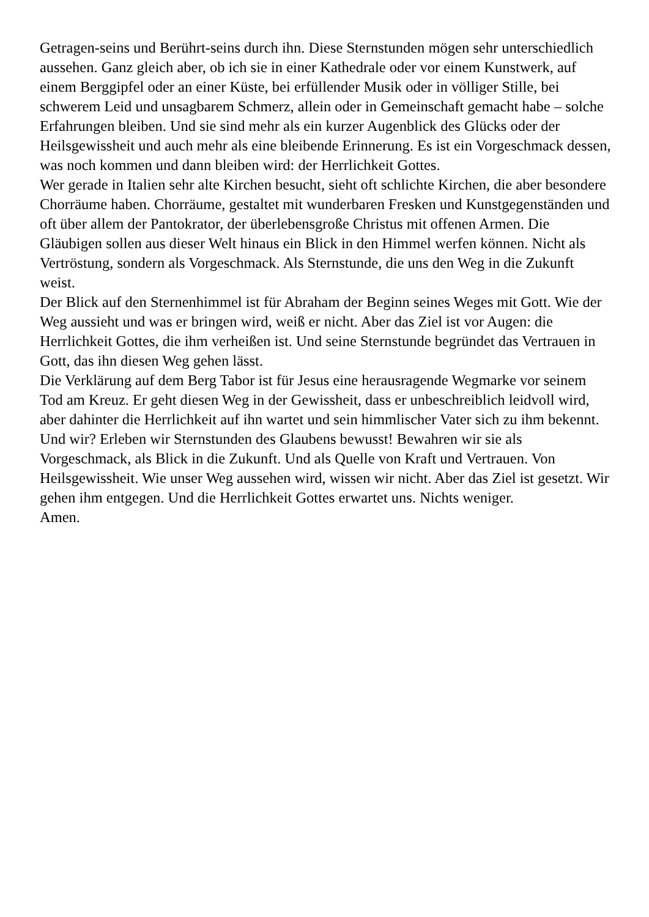Getragen-seins und Berührt-seins durch ihn. Diese Sternstunden mögen sehr unterschiedlich aussehen. Ganz gleich aber, ob ich sie in einer Kathedrale oder vor einem Kunstwerk, auf einem Berggipfel oder an einer Küste, bei erfüllender Musik oder in völliger Stille, bei schwerem Leid und unsagbarem Schmerz, allein oder in Gemeinschaft gemacht habe – solche Erfahrungen bleiben. Und sie sind mehr als ein kurzer Augenblick des Glücks oder der Heilsgewissheit und auch mehr als eine bleibende Erinnerung. Es ist ein Vorgeschmack dessen, was noch kommen und dann bleiben wird: der Herrlichkeit Gottes.
Wer gerade in Italien sehr alte Kirchen besucht, sieht oft schlichte Kirchen, die aber besondere Chorräume haben. Chorräume, gestaltet mit wunderbaren Fresken und Kunstgegenständen und oft über allem der Pantokrator, der überlebensgroße Christus mit offenen Armen. Die Gläubigen sollen aus dieser Welt hinaus ein Blick in den Himmel werfen können. Nicht als Vertröstung, sondern als Vorgeschmack. Als Sternstunde, die uns den Weg in die Zukunft weist.
Der Blick auf den Sternenhimmel ist für Abraham der Beginn seines Weges mit Gott. Wie der Weg aussieht und was er bringen wird, weiß er nicht. Aber das Ziel ist vor Augen: die Herrlichkeit Gottes, die ihm verheißen ist. Und seine Sternstunde begründet das Vertrauen in Gott, das ihn diesen Weg gehen lässt.
Die Verklärung auf dem Berg Tabor ist für Jesus eine herausragende Wegmarke vor seinem Tod am Kreuz. Er geht diesen Weg in der Gewissheit, dass er unbeschreiblich leidvoll wird, aber dahinter die Herrlichkeit auf ihn wartet und sein himmlischer Vater sich zu ihm bekennt.
Und wir? Erleben wir Sternstunden des Glaubens bewusst! Bewahren wir sie als Vorgeschmack, als Blick in die Zukunft. Und als Quelle von Kraft und Vertrauen. Von Heilsgewissheit. Wie unser Weg aussehen wird, wissen wir nicht. Aber das Ziel ist gesetzt. Wir gehen ihm entgegen. Und die Herrlichkeit Gottes erwartet uns. Nichts weniger.
Amen.